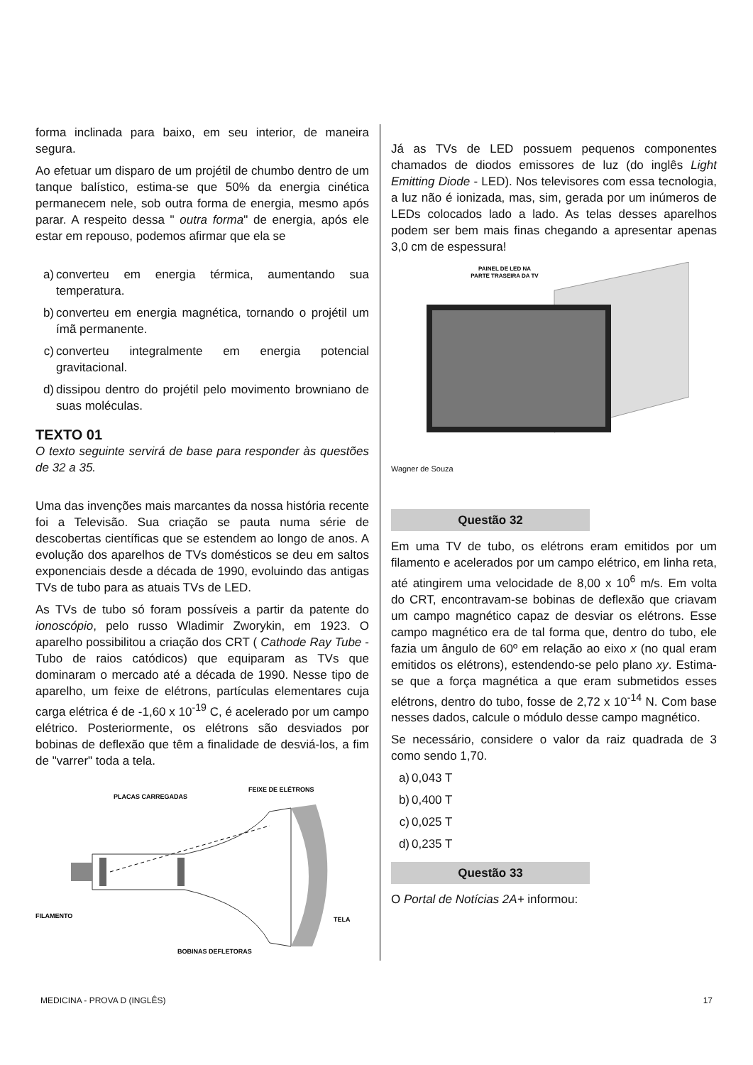forma inclinada para baixo, em seu interior, de maneira segura.
Ao efetuar um disparo de um projétil de chumbo dentro de um tanque balístico, estima-se que 50% da energia cinética permanecem nele, sob outra forma de energia, mesmo após parar. A respeito dessa " outra forma" de energia, após ele estar em repouso, podemos afirmar que ela se
a) converteu em energia térmica, aumentando sua temperatura.
b) converteu em energia magnética, tornando o projétil um ímã permanente.
c) converteu integralmente em energia potencial gravitacional.
d) dissipou dentro do projétil pelo movimento browniano de suas moléculas.
TEXTO 01
O texto seguinte servirá de base para responder às questões de 32 a 35.
Uma das invenções mais marcantes da nossa história recente foi a Televisão. Sua criação se pauta numa série de descobertas científicas que se estendem ao longo de anos. A evolução dos aparelhos de TVs domésticos se deu em saltos exponenciais desde a década de 1990, evoluindo das antigas TVs de tubo para as atuais TVs de LED.
As TVs de tubo só foram possíveis a partir da patente do ionoscópio, pelo russo Wladimir Zworykin, em 1923. O aparelho possibilitou a criação dos CRT ( Cathode Ray Tube - Tubo de raios catódicos) que equiparam as TVs que dominaram o mercado até a década de 1990. Nesse tipo de aparelho, um feixe de elétrons, partículas elementares cuja carga elétrica é de -1,60 x 10<sup>-19</sup> C, é acelerado por um campo elétrico. Posteriormente, os elétrons são desviados por bobinas de deflexão que têm a finalidade de desviá-los, a fim de "varrer" toda a tela.
PLACAS CARREGADAS
FEIXE DE ELÉTRONS
FILAMENTO
TELA
BOBINAS DEFLETORAS
Já as TVs de LED possuem pequenos componentes chamados de diodos emissores de luz (do inglês Light Emitting Diode - LED). Nos televisores com essa tecnologia, a luz não é ionizada, mas, sim, gerada por um inúmeros de LEDs colocados lado a lado. As telas desses aparelhos podem ser bem mais finas chegando a apresentar apenas 3,0 cm de espessura!
PAINEL DE LED NA
PARTE TRASEIRA DA TV
Wagner de Souza
Questão 32
Em uma TV de tubo, os elétrons eram emitidos por um filamento e acelerados por um campo elétrico, em linha reta, até atingirem uma velocidade de 8,00 x 10<sup>6</sup> m/s. Em volta do CRT, encontravam-se bobinas de deflexão que criavam um campo magnético capaz de desviar os elétrons. Esse campo magnético era de tal forma que, dentro do tubo, ele fazia um ângulo de 60º em relação ao eixo x (no qual eram emitidos os elétrons), estendendo-se pelo plano xy. Estima-se que a força magnética a que eram submetidos esses elétrons, dentro do tubo, fosse de 2,72 x 10<sup>-14</sup> N. Com base nesses dados, calcule o módulo desse campo magnético.
Se necessário, considere o valor da raiz quadrada de 3 como sendo 1,70.
a) 0,043 T
b) 0,400 T
c) 0,025 T
d) 0,235 T
Questão 33
O Portal de Notícias 2A+ informou:
MEDICINA - PROVA D (INGLÊS) 17